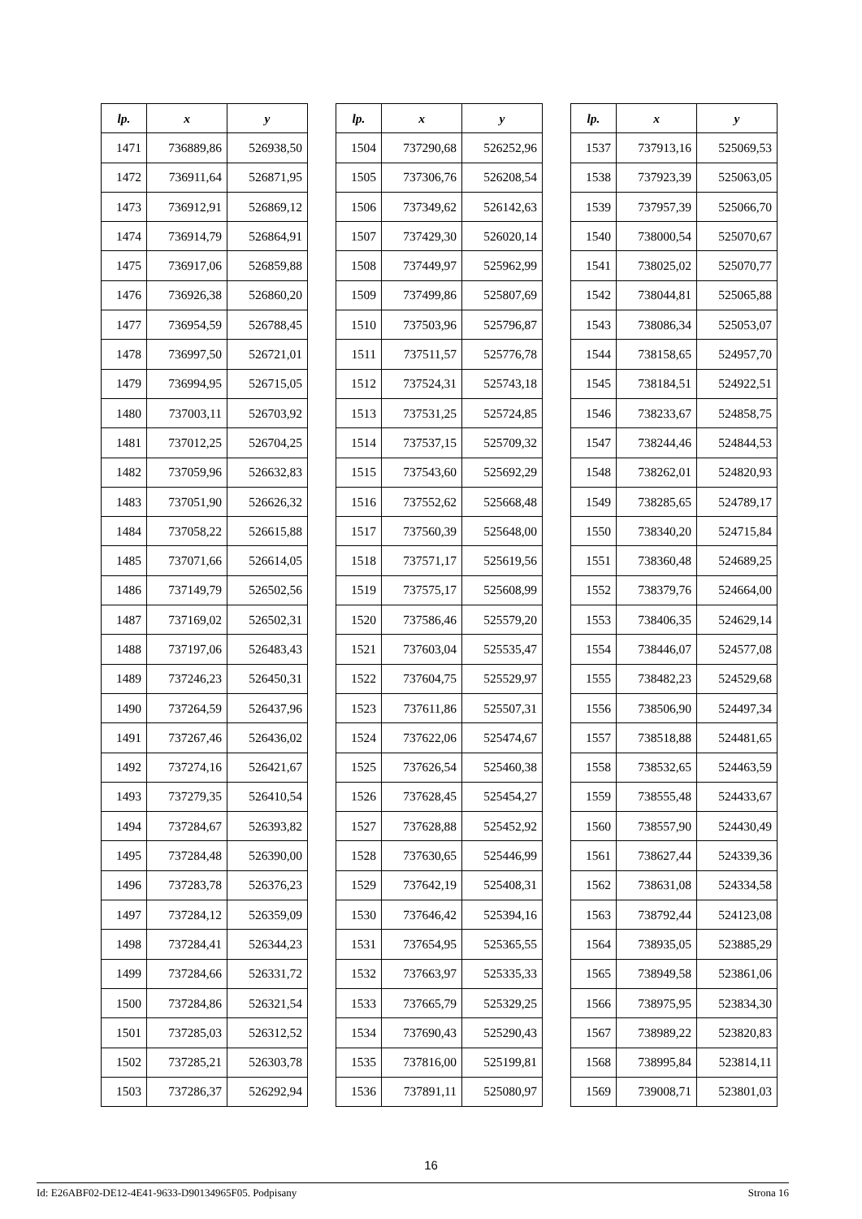| lp. | x | y |
| --- | --- | --- |
| 1471 | 736889,86 | 526938,50 |
| 1472 | 736911,64 | 526871,95 |
| 1473 | 736912,91 | 526869,12 |
| 1474 | 736914,79 | 526864,91 |
| 1475 | 736917,06 | 526859,88 |
| 1476 | 736926,38 | 526860,20 |
| 1477 | 736954,59 | 526788,45 |
| 1478 | 736997,50 | 526721,01 |
| 1479 | 736994,95 | 526715,05 |
| 1480 | 737003,11 | 526703,92 |
| 1481 | 737012,25 | 526704,25 |
| 1482 | 737059,96 | 526632,83 |
| 1483 | 737051,90 | 526626,32 |
| 1484 | 737058,22 | 526615,88 |
| 1485 | 737071,66 | 526614,05 |
| 1486 | 737149,79 | 526502,56 |
| 1487 | 737169,02 | 526502,31 |
| 1488 | 737197,06 | 526483,43 |
| 1489 | 737246,23 | 526450,31 |
| 1490 | 737264,59 | 526437,96 |
| 1491 | 737267,46 | 526436,02 |
| 1492 | 737274,16 | 526421,67 |
| 1493 | 737279,35 | 526410,54 |
| 1494 | 737284,67 | 526393,82 |
| 1495 | 737284,48 | 526390,00 |
| 1496 | 737283,78 | 526376,23 |
| 1497 | 737284,12 | 526359,09 |
| 1498 | 737284,41 | 526344,23 |
| 1499 | 737284,66 | 526331,72 |
| 1500 | 737284,86 | 526321,54 |
| 1501 | 737285,03 | 526312,52 |
| 1502 | 737285,21 | 526303,78 |
| 1503 | 737286,37 | 526292,94 |
| lp. | x | y |
| --- | --- | --- |
| 1504 | 737290,68 | 526252,96 |
| 1505 | 737306,76 | 526208,54 |
| 1506 | 737349,62 | 526142,63 |
| 1507 | 737429,30 | 526020,14 |
| 1508 | 737449,97 | 525962,99 |
| 1509 | 737499,86 | 525807,69 |
| 1510 | 737503,96 | 525796,87 |
| 1511 | 737511,57 | 525776,78 |
| 1512 | 737524,31 | 525743,18 |
| 1513 | 737531,25 | 525724,85 |
| 1514 | 737537,15 | 525709,32 |
| 1515 | 737543,60 | 525692,29 |
| 1516 | 737552,62 | 525668,48 |
| 1517 | 737560,39 | 525648,00 |
| 1518 | 737571,17 | 525619,56 |
| 1519 | 737575,17 | 525608,99 |
| 1520 | 737586,46 | 525579,20 |
| 1521 | 737603,04 | 525535,47 |
| 1522 | 737604,75 | 525529,97 |
| 1523 | 737611,86 | 525507,31 |
| 1524 | 737622,06 | 525474,67 |
| 1525 | 737626,54 | 525460,38 |
| 1526 | 737628,45 | 525454,27 |
| 1527 | 737628,88 | 525452,92 |
| 1528 | 737630,65 | 525446,99 |
| 1529 | 737642,19 | 525408,31 |
| 1530 | 737646,42 | 525394,16 |
| 1531 | 737654,95 | 525365,55 |
| 1532 | 737663,97 | 525335,33 |
| 1533 | 737665,79 | 525329,25 |
| 1534 | 737690,43 | 525290,43 |
| 1535 | 737816,00 | 525199,81 |
| 1536 | 737891,11 | 525080,97 |
| lp. | x | y |
| --- | --- | --- |
| 1537 | 737913,16 | 525069,53 |
| 1538 | 737923,39 | 525063,05 |
| 1539 | 737957,39 | 525066,70 |
| 1540 | 738000,54 | 525070,67 |
| 1541 | 738025,02 | 525070,77 |
| 1542 | 738044,81 | 525065,88 |
| 1543 | 738086,34 | 525053,07 |
| 1544 | 738158,65 | 524957,70 |
| 1545 | 738184,51 | 524922,51 |
| 1546 | 738233,67 | 524858,75 |
| 1547 | 738244,46 | 524844,53 |
| 1548 | 738262,01 | 524820,93 |
| 1549 | 738285,65 | 524789,17 |
| 1550 | 738340,20 | 524715,84 |
| 1551 | 738360,48 | 524689,25 |
| 1552 | 738379,76 | 524664,00 |
| 1553 | 738406,35 | 524629,14 |
| 1554 | 738446,07 | 524577,08 |
| 1555 | 738482,23 | 524529,68 |
| 1556 | 738506,90 | 524497,34 |
| 1557 | 738518,88 | 524481,65 |
| 1558 | 738532,65 | 524463,59 |
| 1559 | 738555,48 | 524433,67 |
| 1560 | 738557,90 | 524430,49 |
| 1561 | 738627,44 | 524339,36 |
| 1562 | 738631,08 | 524334,58 |
| 1563 | 738792,44 | 524123,08 |
| 1564 | 738935,05 | 523885,29 |
| 1565 | 738949,58 | 523861,06 |
| 1566 | 738975,95 | 523834,30 |
| 1567 | 738989,22 | 523820,83 |
| 1568 | 738995,84 | 523814,11 |
| 1569 | 739008,71 | 523801,03 |
16
Id: E26ABF02-DE12-4E41-9633-D90134965F05. Podpisany Strona 16